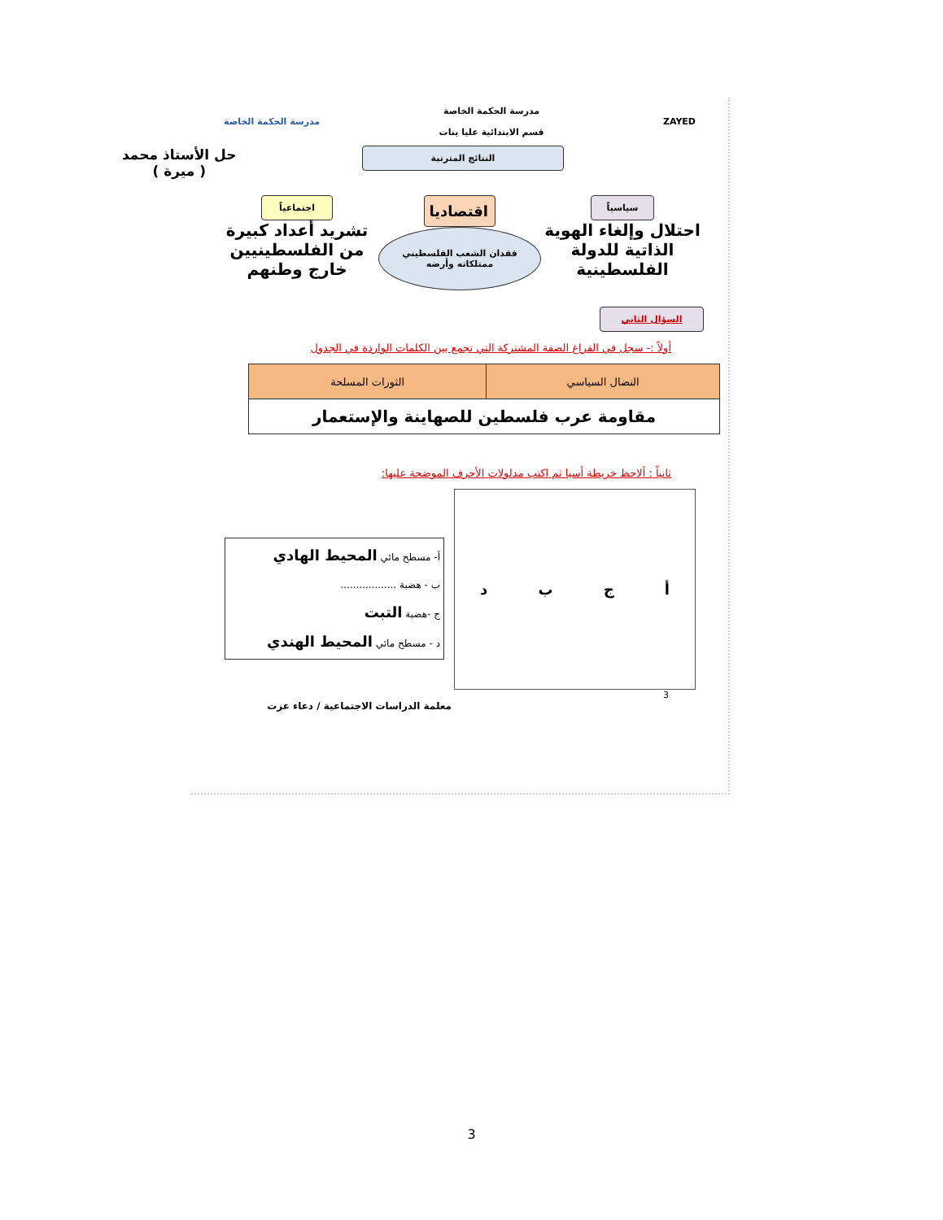حل الأستاذ محمد
( ميرة )
ZAYED مدرسة الحكمة الخاصة
قسم الابتدائية عليا بنات مدرسة الحكمة الخاصة
النتائج المترتبة
سياسياً
احتلال وإلغاء الهوية الذاتية للدولة الفلسطينية
اقتصاديا
فقدان الشعب الفلسطيني ممتلكاته وأرضه
اجتماعياً
تشريد أعداد كبيرة من الفلسطينيين خارج وطنهم
السؤال الثاني
أولاً :- سجل في الفراغ الصفة المشتركة التي تجمع بين الكلمات الواردة في الجدول
| النضال السياسي | الثورات المسلحة |
| --- | --- |
| مقاومة عرب فلسطين للصهاينة والإستعمار | |
ثانياً : ألاحظ خريطة أسيا ثم اكتب مدلولات الأحرف الموضحة عليها:
أجبد
أ- مسطح مائي المحيط الهادي
ب - هضبة ..................
ج -هضبة التبت
د - مسطح مائي المحيط الهندي
3
معلمة الدراسات الاجتماعية / دعاء عزت
3